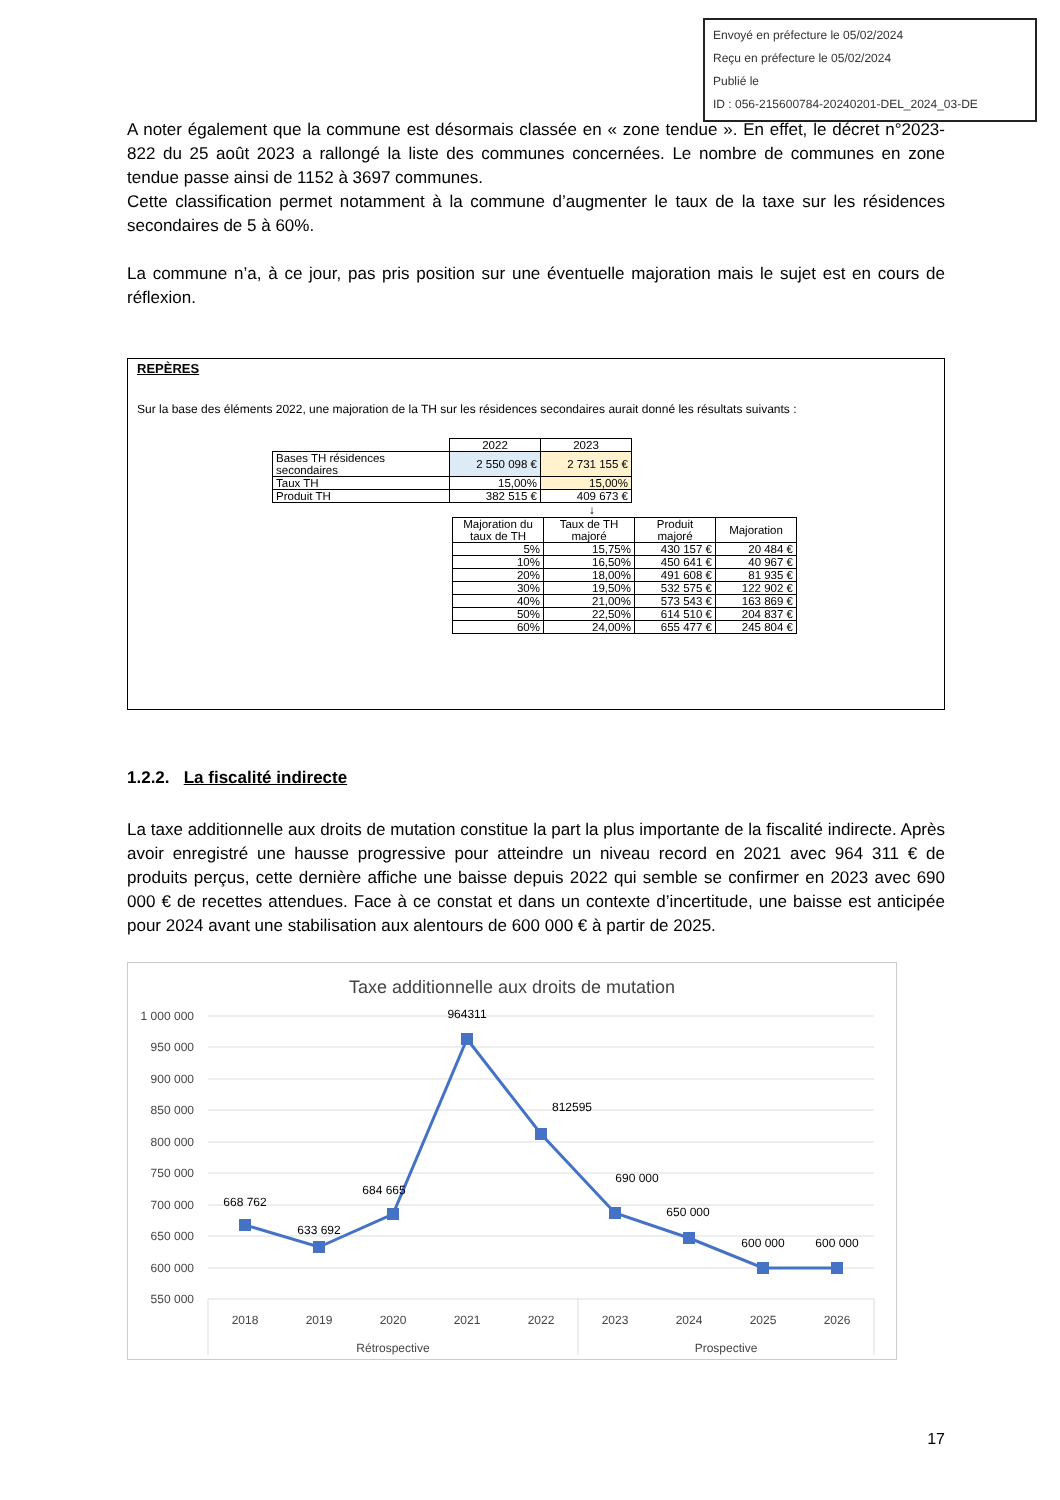Envoyé en préfecture le 05/02/2024
Reçu en préfecture le 05/02/2024
Publié le
ID : 056-215600784-20240201-DEL_2024_03-DE
A noter également que la commune est désormais classée en « zone tendue ». En effet, le décret n°2023-822 du 25 août 2023 a rallongé la liste des communes concernées. Le nombre de communes en zone tendue passe ainsi de 1152 à 3697 communes.
Cette classification permet notamment à la commune d’augmenter le taux de la taxe sur les résidences secondaires de 5 à 60%.
La commune n’a, à ce jour, pas pris position sur une éventuelle majoration mais le sujet est en cours de réflexion.
REPÈRES
Sur la base des éléments 2022, une majoration de la TH sur les résidences secondaires aurait donné les résultats suivants :
| | 2022 | 2023 |
| Bases TH résidences secondaires | 2 550 098 € | 2 731 155 € |
| Taux TH | 15,00% | 15,00% |
| Produit TH | 382 515 € | 409 673 € |
↓
| Majoration du taux de TH | Taux de TH majoré | Produit majoré | Majoration |
| --- | --- | --- | --- |
| 5% | 15,75% | 430 157 € | 20 484 € |
| 10% | 16,50% | 450 641 € | 40 967 € |
| 20% | 18,00% | 491 608 € | 81 935 € |
| 30% | 19,50% | 532 575 € | 122 902 € |
| 40% | 21,00% | 573 543 € | 163 869 € |
| 50% | 22,50% | 614 510 € | 204 837 € |
| 60% | 24,00% | 655 477 € | 245 804 € |
1.2.2. La fiscalité indirecte
La taxe additionnelle aux droits de mutation constitue la part la plus importante de la fiscalité indirecte. Après avoir enregistré une hausse progressive pour atteindre un niveau record en 2021 avec 964 311 € de produits perçus, cette dernière affiche une baisse depuis 2022 qui semble se confirmer en 2023 avec 690 000 € de recettes attendues. Face à ce constat et dans un contexte d’incertitude, une baisse est anticipée pour 2024 avant une stabilisation aux alentours de 600 000 € à partir de 2025.
Taxe additionnelle aux droits de mutation
1 000 000
950 000
900 000
850 000
800 000
750 000
700 000
650 000
600 000
550 000
668 762
633 692
684 665
964311
812595
690 000
650 000
600 000
600 000
2018
2019
2020
2021
2022
2023
2024
2025
2026
Rétrospective
Prospective
17